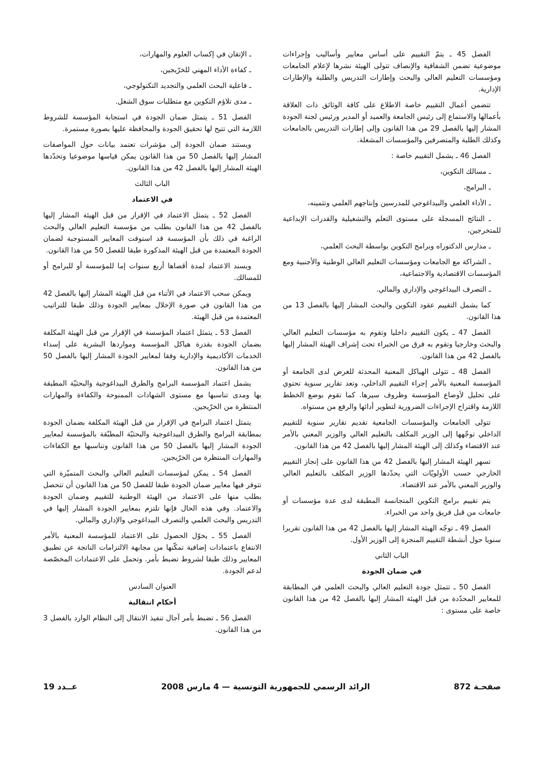الفصل 45 ـ يتمّ التقييم على أساس معايير وأساليب وإجراءات موضوعية تضمن الشفافية والإنصاف تتولى الهيئة نشرها لإعلام الجامعات ومؤسسات التعليم العالي والبحث وإطارات التدريس والطلبة والإطارات الإدارية.
تتضمن أعمال التقييم خاصة الاطلاع على كافة الوثائق ذات العلاقة بأعمالها والاستماع إلى رئيس الجامعة والعميد أو المدير ورئيس لجنة الجودة المشار إليها بالفصل 29 من هذا القانون وإلى إطارات التدريس بالجامعات وكذلك الطلبة والمتصرفين والمؤسسات المشغلة.
الفصل 46 ـ يشمل التقييم خاصة :
ـ مسالك التكوين،
ـ البرامج،
ـ الأداء العلمي والبيداغوجي للمدرسين وإنتاجهم العلمي وتثمينه،
ـ النتائج المسجلة على مستوى التعلم والتشغيلية والقدرات الإبداعية للمتخرجين،
ـ مدارس الدكتوراه وبرامج التكوين بواسطة البحث العلمي،
ـ الشراكة مع الجامعات ومؤسسات التعليم العالي الوطنية والأجنبية ومع المؤسسات الاقتصادية والاجتماعية،
ـ التصرف البيداغوجي والإداري والمالي.
كما يشمل التقييم عقود التكوين والبحث المشار إليها بالفصل 13 من هذا القانون.
الفصل 47 ـ يكون التقييم داخليا وتقوم به مؤسسات التعليم العالي والبحث وخارجيا وتقوم به فرق من الخبراء تحت إشراف الهيئة المشار إليها بالفصل 42 من هذا القانون.
الفصل 48 ـ تتولى الهياكل المعنية المحدثة للغرض لدى الجامعة أو المؤسسة المعنية بالأمر إجراء التقييم الداخلي، وتعد تقارير سنوية تحتوي على تحليل لأوضاع المؤسسة وظروف سيرها. كما تقوم بوضع الخطط اللازمة واقتراح الإجراءات الضرورية لتطوير أدائها والرفع من مستواه.
تتولى الجامعات والمؤسسات الجامعية تقديم تقارير سنوية للتقييم الداخلي توجّهها إلى الوزير المكلف بالتعليم العالي والوزير المعني بالأمر عند الاقتضاء وكذلك إلى الهيئة المشار إليها بالفصل 42 من هذا القانون.
تسهر الهيئة المشار إليها بالفصل 42 من هذا القانون على إنجاز التقييم الخارجي حسب الأولويّات التي يحدّدها الوزير المكلف بالتعليم العالي والوزير المعني بالأمر عند الاقتضاء.
يتم تقييم برامج التكوين المتجانسة المطبقة لدى عدة مؤسسات أو جامعات من قبل فريق واحد من الخبراء.
الفصل 49 ـ توجّه الهيئة المشار إليها بالفصل 42 من هذا القانون تقريرا سنويا حول أنشطة التقييم المنجزة إلى الوزير الأول.
الباب الثاني
في ضمان الجودة
الفصل 50 ـ تتمثل جودة التعليم العالي والبحث العلمي في المطابقة للمعايير المحدّدة من قبل الهيئة المشار إليها بالفصل 42 من هذا القانون خاصة على مستوى :
ـ الإتقان في إكساب العلوم والمهارات،
ـ كفاءة الأداء المهني للخرّيجين،
ـ فاعلية البحث العلمي والتجديد التكنولوجي،
ـ مدى تلاؤم التكوين مع متطلبات سوق الشغل.
الفصل 51 ـ يتمثل ضمان الجودة في استجابة المؤسسة للشروط اللازمة التي تتيح لها تحقيق الجودة والمحافظة عليها بصورة مستمرة.
ويستند ضمان الجودة إلى مؤشرات تعتمد بيانات حول المواصفات المشار إليها بالفصل 50 من هذا القانون يمكن قياسها موضوعيا وتحدّدها الهيئة المشار إليها بالفصل 42 من هذا القانون.
الباب الثالث
في الاعتماد
الفصل 52 ـ يتمثل الاعتماد في الإقرار من قبل الهيئة المشار إليها بالفصل 42 من هذا القانون بطلب من مؤسسة التعليم العالي والبحث الراغبة في ذلك بأن المؤسسة قد استوفت المعايير المستوجبة لضمان الجودة المعتمدة من قبل الهيئة المذكورة طبقا للفصل 50 من هذا القانون.
ويسند الاعتماد لمدة أقصاها أربع سنوات إما للمؤسسة أو للبرامج أو للمسالك.
ويمكن سحب الاعتماد في الأثناء من قبل الهيئة المشار إليها بالفصل 42 من هذا القانون في صورة الإخلال بمعايير الجودة وذلك طبقا للتراتيب المعتمدة من قبل الهيئة.
الفصل 53 ـ يتمثل اعتماد المؤسسة في الإقرار من قبل الهيئة المكلفة بضمان الجودة بقدرة هياكل المؤسسة ومواردها البشرية على إسداء الخدمات الأكاديمية والإدارية وفقا لمعايير الجودة المشار إليها بالفصل 50 من هذا القانون.
يشمل اعتماد المؤسسة البرامج والطرق البيداغوجية والبحثيّة المطبقة بها ومدى تناسبها مع مستوى الشهادات الممنوحة والكفاءة والمهارات المنتظرة من الخرّيجين.
يتمثل اعتماد البرامج في الإقرار من قبل الهيئة المكلفة بضمان الجودة بمطابقة البرامج والطرق البيداغوجية والبحثيّة المطبّقة بالمؤسسة لمعايير الجودة المشار إليها بالفصل 50 من هذا القانون وتناسبها مع الكفاءات والمهارات المنتظرة من الخرّيجين.
الفصل 54 ـ يمكن لمؤسسات التعليم العالي والبحث المتميّزة التي تتوفر فيها معايير ضمان الجودة طبقا للفصل 50 من هذا القانون أن تتحصل بطلب منها على الاعتماد من الهيئة الوطنية للتقييم وضمان الجودة والاعتماد. وفي هذه الحال فإنها تلتزم بمعايير الجودة المشار إليها في التدريس والبحث العلمي والتصرف البيداغوجي والإداري والمالي.
الفصل 55 ـ يخوّل الحصول على الاعتماد للمؤسسة المعنية بالأمر الانتفاع باعتمادات إضافية تمكّنها من مجابهة الالتزامات الناتجة عن تطبيق المعايير وذلك طبقا لشروط تضبط بأمر. وتحمل على الاعتمادات المخصّصة لدعم الجودة.
العنوان السادس
أحكام انتقالية
الفصل 56 ـ تضبط بأمر آجال تنفيذ الانتقال إلى النظام الوارد بالفصل 3 من هذا القانون.
صفحـة 872 الرائد الرسمي للجمهورية التونسية — 4 مارس 2008 عــدد 19